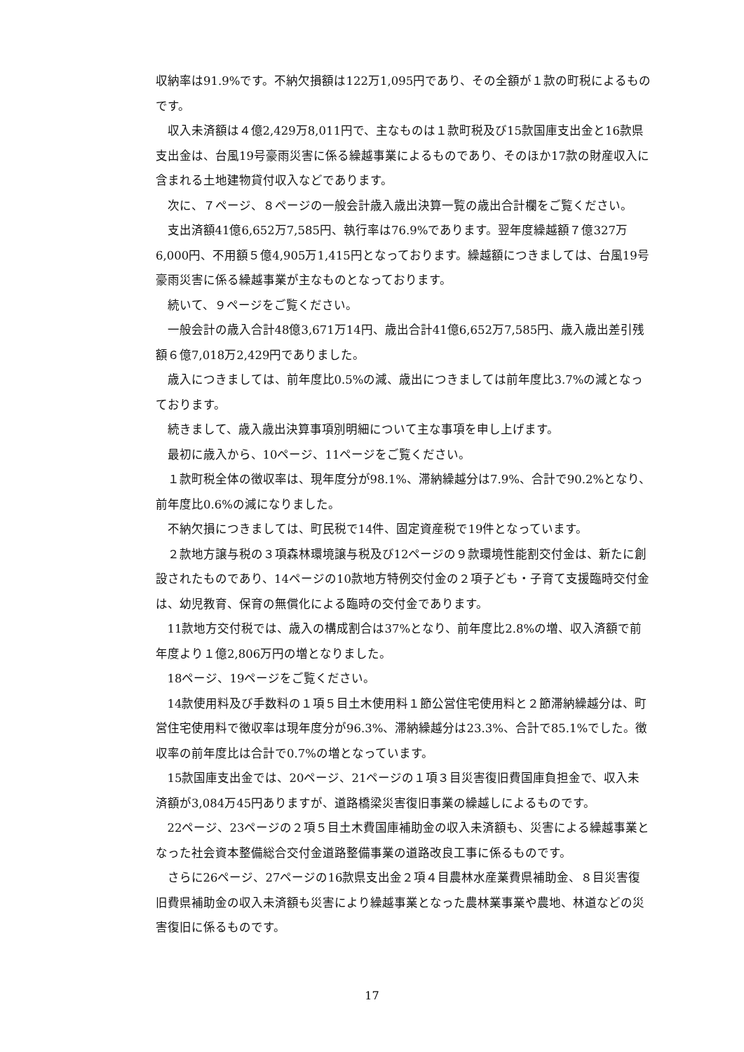収納率は91.9%です。不納欠損額は122万1,095円であり、その全額が１款の町税によるものです。
収入未済額は４億2,429万8,011円で、主なものは１款町税及び15款国庫支出金と16款県支出金は、台風19号豪雨災害に係る繰越事業によるものであり、そのほか17款の財産収入に含まれる土地建物貸付収入などであります。
次に、７ページ、８ページの一般会計歳入歳出決算一覧の歳出合計欄をご覧ください。
支出済額41億6,652万7,585円、執行率は76.9%であります。翌年度繰越額７億327万6,000円、不用額５億4,905万1,415円となっております。繰越額につきましては、台風19号豪雨災害に係る繰越事業が主なものとなっております。
続いて、９ページをご覧ください。
一般会計の歳入合計48億3,671万14円、歳出合計41億6,652万7,585円、歳入歳出差引残額６億7,018万2,429円でありました。
歳入につきましては、前年度比0.5%の減、歳出につきましては前年度比3.7%の減となっております。
続きまして、歳入歳出決算事項別明細について主な事項を申し上げます。
最初に歳入から、10ページ、11ページをご覧ください。
１款町税全体の徴収率は、現年度分が98.1%、滞納繰越分は7.9%、合計で90.2%となり、前年度比0.6%の減になりました。
不納欠損につきましては、町民税で14件、固定資産税で19件となっています。
２款地方譲与税の３項森林環境譲与税及び12ページの９款環境性能割交付金は、新たに創設されたものであり、14ページの10款地方特例交付金の２項子ども・子育て支援臨時交付金は、幼児教育、保育の無償化による臨時の交付金であります。
11款地方交付税では、歳入の構成割合は37%となり、前年度比2.8%の増、収入済額で前年度より１億2,806万円の増となりました。
18ページ、19ページをご覧ください。
14款使用料及び手数料の１項５目土木使用料１節公営住宅使用料と２節滞納繰越分は、町営住宅使用料で徴収率は現年度分が96.3%、滞納繰越分は23.3%、合計で85.1%でした。徴収率の前年度比は合計で0.7%の増となっています。
15款国庫支出金では、20ページ、21ページの１項３目災害復旧費国庫負担金で、収入未済額が3,084万45円ありますが、道路橋梁災害復旧事業の繰越しによるものです。
22ページ、23ページの２項５目土木費国庫補助金の収入未済額も、災害による繰越事業となった社会資本整備総合交付金道路整備事業の道路改良工事に係るものです。
さらに26ページ、27ページの16款県支出金２項４目農林水産業費県補助金、８目災害復旧費県補助金の収入未済額も災害により繰越事業となった農林業事業や農地、林道などの災害復旧に係るものです。
17